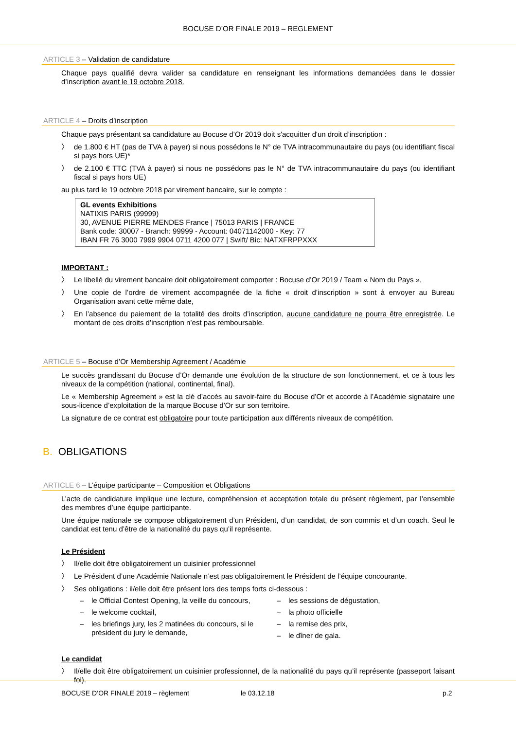BOCUSE D’OR FINALE 2019 – REGLEMENT
ARTICLE 3 – Validation de candidature
Chaque pays qualifié devra valider sa candidature en renseignant les informations demandées dans le dossier d’inscription avant le 19 octobre 2018.
ARTICLE 4 – Droits d’inscription
Chaque pays présentant sa candidature au Bocuse d’Or 2019 doit s'acquitter d'un droit d’inscription :
〉 de 1.800 € HT (pas de TVA à payer) si nous possédons le N° de TVA intracommunautaire du pays (ou identifiant fiscal si pays hors UE)*
〉 de 2.100 € TTC (TVA à payer) si nous ne possédons pas le N° de TVA intracommunautaire du pays (ou identifiant fiscal si pays hors UE)
au plus tard le 19 octobre 2018 par virement bancaire, sur le compte :
GL events Exhibitions
NATIXIS PARIS (99999)
30, AVENUE PIERRE MENDES France | 75013 PARIS | FRANCE
Bank code: 30007 - Branch: 99999 - Account: 04071142000 - Key: 77
IBAN FR 76 3000 7999 9904 0711 4200 077 | Swift/ Bic: NATXFRPPXXX
IMPORTANT :
〉 Le libellé du virement bancaire doit obligatoirement comporter : Bocuse d’Or 2019 / Team « Nom du Pays »,
〉 Une copie de l’ordre de virement accompagnée de la fiche « droit d’inscription » sont à envoyer au Bureau Organisation avant cette même date,
〉 En l’absence du paiement de la totalité des droits d’inscription, aucune candidature ne pourra être enregistrée. Le montant de ces droits d’inscription n’est pas remboursable.
ARTICLE 5 – Bocuse d’Or Membership Agreement / Académie
Le succès grandissant du Bocuse d’Or demande une évolution de la structure de son fonctionnement, et ce à tous les niveaux de la compétition (national, continental, final).
Le « Membership Agreement » est la clé d’accès au savoir-faire du Bocuse d’Or et accorde à l’Académie signataire une sous-licence d’exploitation de la marque Bocuse d’Or sur son territoire.
La signature de ce contrat est obligatoire pour toute participation aux différents niveaux de compétition.
B. OBLIGATIONS
ARTICLE 6 – L’équipe participante – Composition et Obligations
L’acte de candidature implique une lecture, compréhension et acceptation totale du présent règlement, par l’ensemble des membres d’une équipe participante.
Une équipe nationale se compose obligatoirement d’un Président, d’un candidat, de son commis et d’un coach. Seul le candidat est tenu d’être de la nationalité du pays qu’il représente.
Le Président
〉 Il/elle doit être obligatoirement un cuisinier professionnel
〉 Le Président d’une Académie Nationale n’est pas obligatoirement le Président de l’équipe concourante.
〉 Ses obligations : il/elle doit être présent lors des temps forts ci-dessous :
– le Official Contest Opening, la veille du concours,
– le welcome cocktail,
– les briefings jury, les 2 matinées du concours, si le président du jury le demande,
– les sessions de dégustation,
– la photo officielle
– la remise des prix,
– le dîner de gala.
Le candidat
〉 Il/elle doit être obligatoirement un cuisinier professionnel, de la nationalité du pays qu’il représente (passeport faisant foi).
BOCUSE D’OR FINALE 2019 – règlement le 03.12.18 p.2